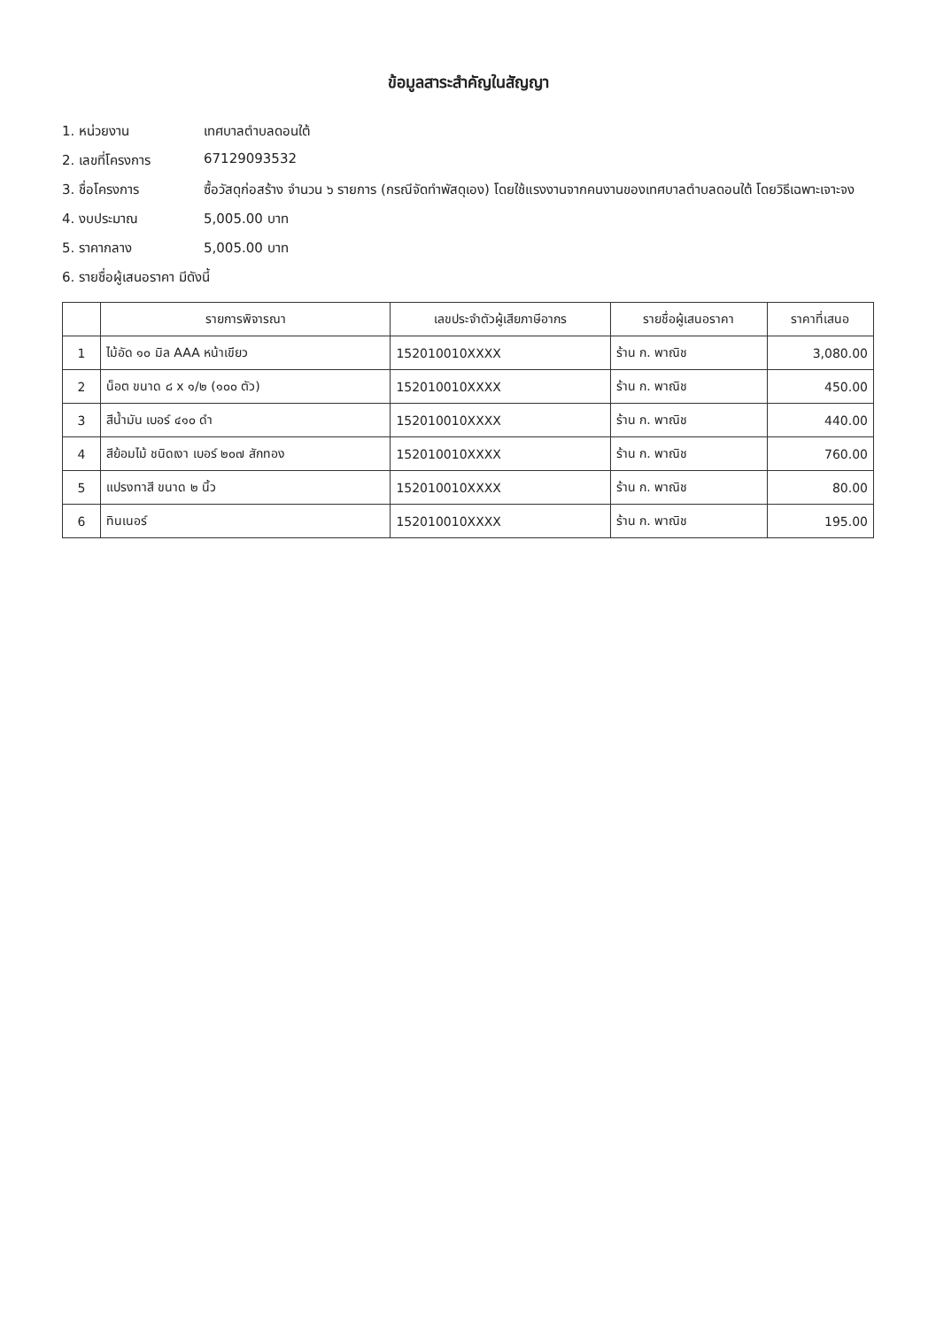ข้อมูลสาระสำคัญในสัญญา
1. หน่วยงาน เทศบาลตำบลดอนใต้
2. เลขที่โครงการ 67129093532
3. ชื่อโครงการ ซื้อวัสดุก่อสร้าง จำนวน ๖ รายการ (กรณีจัดทำพัสดุเอง) โดยใช้แรงงานจากคนงานของเทศบาลตำบลดอนใต้ โดยวิธีเฉพาะเจาะจง
4. งบประมาณ 5,005.00 บาท
5. ราคากลาง 5,005.00 บาท
6. รายชื่อผู้เสนอราคา มีดังนี้
| | รายการพิจารณา | เลขประจำตัวผู้เสียภาษีอากร | รายชื่อผู้เสนอราคา | ราคาที่เสนอ |
| --- | --- | --- | --- | --- |
| 1 | ไม้อัด ๑๐ มิล AAA หน้าเขียว | 152010010XXXX | ร้าน ก. พาณิช | 3,080.00 |
| 2 | น็อต ขนาด ๘ x ๑/๒ (๑๐๐ ตัว) | 152010010XXXX | ร้าน ก. พาณิช | 450.00 |
| 3 | สีน้ำมัน เบอร์ ๔๑๐ ดำ | 152010010XXXX | ร้าน ก. พาณิช | 440.00 |
| 4 | สีย้อมไม้ ชนิดเงา เบอร์ ๒๐๗ สักทอง | 152010010XXXX | ร้าน ก. พาณิช | 760.00 |
| 5 | แปรงทาสี ขนาด ๒ นิ้ว | 152010010XXXX | ร้าน ก. พาณิช | 80.00 |
| 6 | ทินเนอร์ | 152010010XXXX | ร้าน ก. พาณิช | 195.00 |